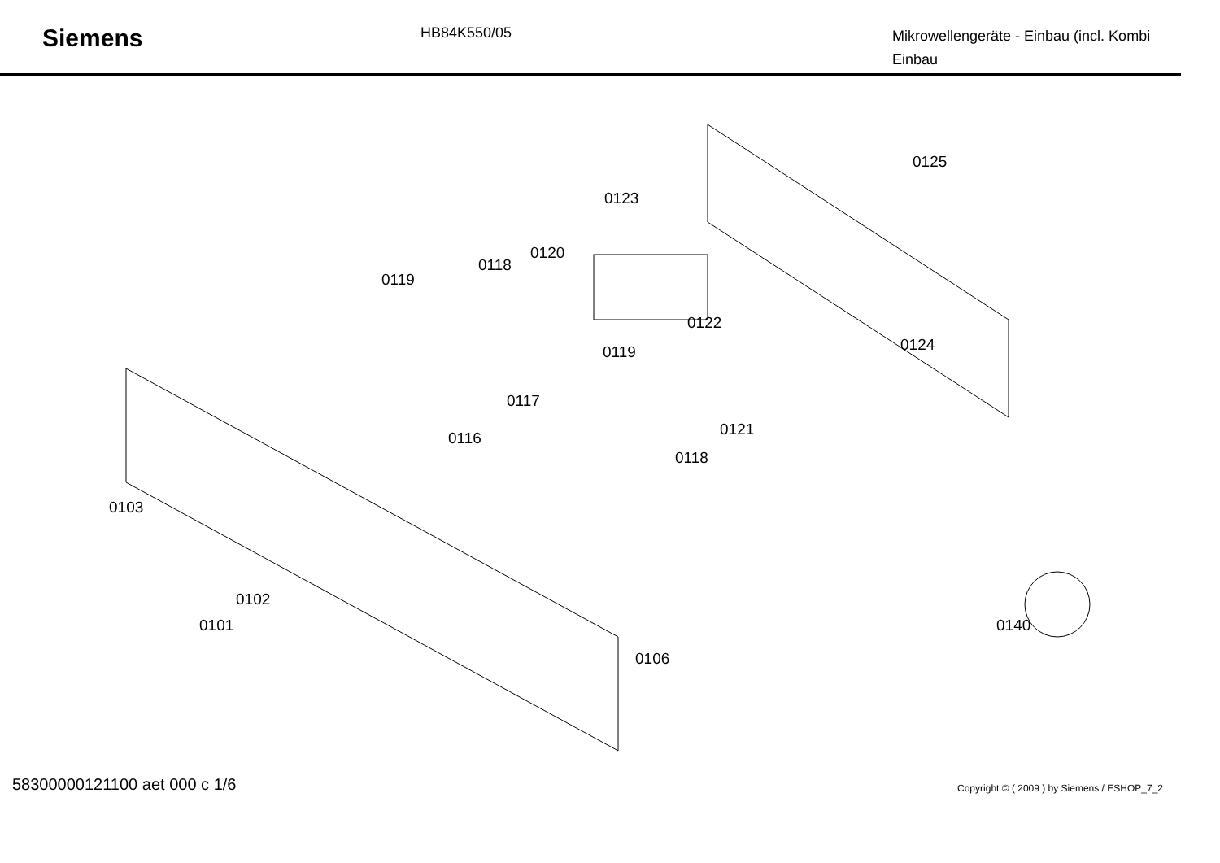Siemens
HB84K550/05
Mikrowellengeräte - Einbau (incl. Kombi
Einbau
0125
0123
0120
0118
0119
0122
0124 0119
0117
0121 0116
0118
0103
0102
0140 0101
0106
58300000121100 aet 000 c 1/6
Copyright © ( 2009 ) by Siemens / ESHOP_7_2